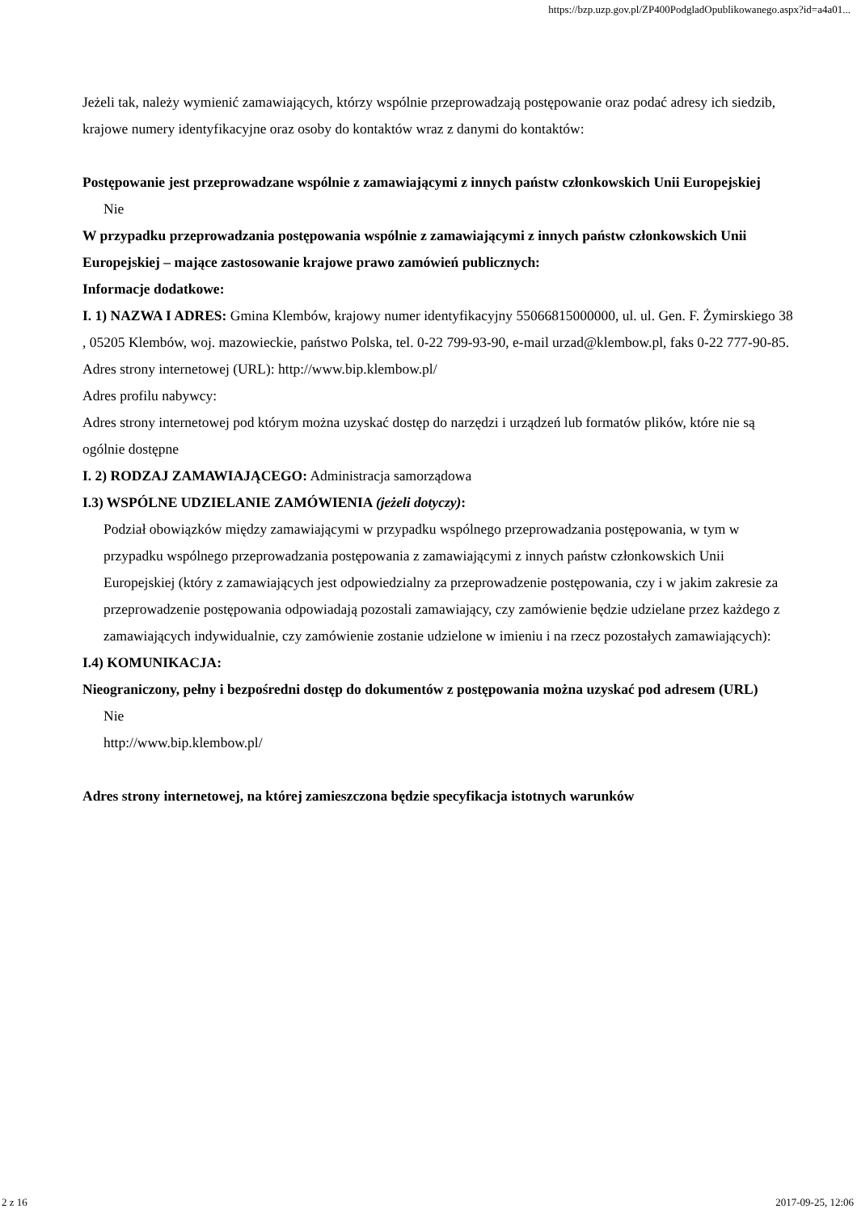https://bzp.uzp.gov.pl/ZP400PodgladOpublikowanego.aspx?id=a4a01...
Jeżeli tak, należy wymienić zamawiających, którzy wspólnie przeprowadzają postępowanie oraz podać adresy ich siedzib, krajowe numery identyfikacyjne oraz osoby do kontaktów wraz z danymi do kontaktów:
Postępowanie jest przeprowadzane wspólnie z zamawiającymi z innych państw członkowskich Unii Europejskiej
Nie
W przypadku przeprowadzania postępowania wspólnie z zamawiającymi z innych państw członkowskich Unii Europejskiej – mające zastosowanie krajowe prawo zamówień publicznych:
Informacje dodatkowe:
I. 1) NAZWA I ADRES: Gmina Klembów, krajowy numer identyfikacyjny 55066815000000, ul. ul. Gen. F. Żymirskiego 38 , 05205 Klembów, woj. mazowieckie, państwo Polska, tel. 0-22 799-93-90, e-mail urzad@klembow.pl, faks 0-22 777-90-85.
Adres strony internetowej (URL): http://www.bip.klembow.pl/
Adres profilu nabywcy:
Adres strony internetowej pod którym można uzyskać dostęp do narzędzi i urządzeń lub formatów plików, które nie są ogólnie dostępne
I. 2) RODZAJ ZAMAWIAJĄCEGO: Administracja samorządowa
I.3) WSPÓLNE UDZIELANIE ZAMÓWIENIA (jeżeli dotyczy):
Podział obowiązków między zamawiającymi w przypadku wspólnego przeprowadzania postępowania, w tym w przypadku wspólnego przeprowadzania postępowania z zamawiającymi z innych państw członkowskich Unii Europejskiej (który z zamawiających jest odpowiedzialny za przeprowadzenie postępowania, czy i w jakim zakresie za przeprowadzenie postępowania odpowiadają pozostali zamawiający, czy zamówienie będzie udzielane przez każdego z zamawiających indywidualnie, czy zamówienie zostanie udzielone w imieniu i na rzecz pozostałych zamawiających):
I.4) KOMUNIKACJA:
Nieograniczony, pełny i bezpośredni dostęp do dokumentów z postępowania można uzyskać pod adresem (URL)
Nie
http://www.bip.klembow.pl/
Adres strony internetowej, na której zamieszczona będzie specyfikacja istotnych warunków
2 z 16 2017-09-25, 12:06